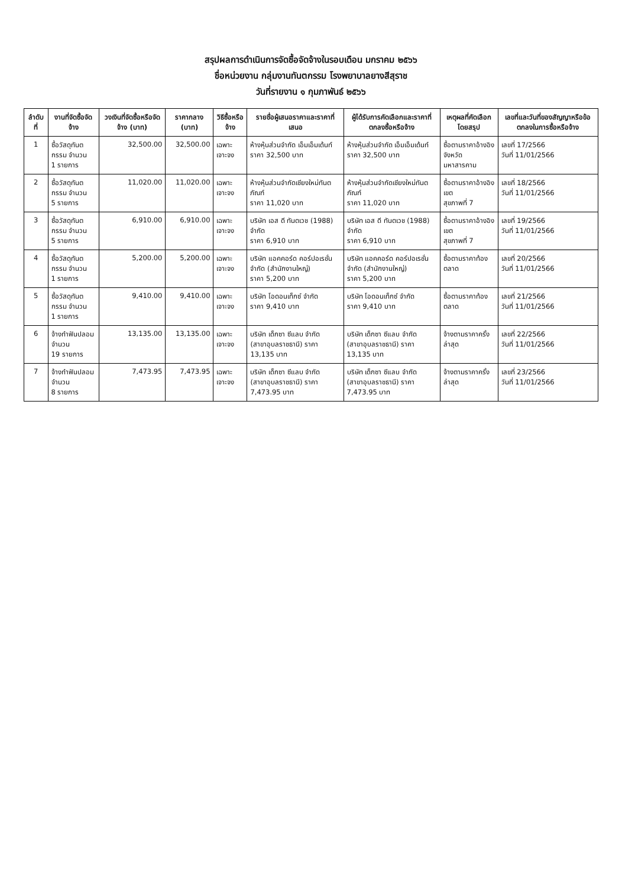สรุปผลการดำเนินการจัดซื้อจัดจ้างในรอบเดือน มกราคม ๒๕๖๖
ชื่อหน่วยงาน กลุ่มงานทันตกรรม โรงพยาบาลยางสีสุราช
วันที่รายงาน ๑ กุมภาพันธ์ ๒๕๖๖
| ลำดับที่ | งานที่จัดซื้อจัดจ้าง | วงเงินที่จัดซื้อหรือจัดจ้าง (บาท) | ราคากลาง (บาท) | วิธีซื้อหรือจ้าง | รายชื่อผู้เสนอราคาและราคาที่เสนอ | ผู้ได้รับการคัดเลือกและราคาที่ตกลงซื้อหรือจ้าง | เหตุผลที่คัดเลือกโดยสรุป | เลขที่และวันที่ของสัญญาหรือข้อตกลงในการซื้อหรือจ้าง |
| --- | --- | --- | --- | --- | --- | --- | --- | --- |
| 1 | ซื้อวัสดุทันตกรรม จำนวน 1 รายการ | 32,500.00 | 32,500.00 | เฉพาะเจาะจง | ห้างหุ้นส่วนจำกัด เอ็มเอ็มเด้นท์ ราคา 32,500 บาท | ห้างหุ้นส่วนจำกัด เอ็มเอ็มเด้นท์ ราคา 32,500 บาท | ซื้อตามราคาอ้างอิงจังหวัด มหาสารคาม | เลขที่ 17/2566 วันที่ 11/01/2566 |
| 2 | ซื้อวัสดุทันตกรรม จำนวน 5 รายการ | 11,020.00 | 11,020.00 | เฉพาะเจาะจง | ห้างหุ้นส่วนจำกัดเชียงใหม่ทันตภัณฑ์ ราคา 11,020 บาท | ห้างหุ้นส่วนจำกัดเชียงใหม่ทันตภัณฑ์ ราคา 11,020 บาท | ซื้อตามราคาอ้างอิงเขต สุขภาพที่ 7 | เลขที่ 18/2566 วันที่ 11/01/2566 |
| 3 | ซื้อวัสดุทันตกรรม จำนวน 5 รายการ | 6,910.00 | 6,910.00 | เฉพาะเจาะจง | บริษัท เอส ดี ทันตเวช (1988) จำกัด ราคา 6,910 บาท | บริษัท เอส ดี ทันตเวช (1988) จำกัด ราคา 6,910 บาท | ซื้อตามราคาอ้างอิงเขต สุขภาพที่ 7 | เลขที่ 19/2566 วันที่ 11/01/2566 |
| 4 | ซื้อวัสดุทันตกรรม จำนวน 1 รายการ | 5,200.00 | 5,200.00 | เฉพาะเจาะจง | บริษัท แอคคอร์ด คอร์ปอเรชั่น จำกัด (สำนักงานใหญ่) ราคา 5,200 บาท | บริษัท แอคคอร์ด คอร์ปอเรชั่น จำกัด (สำนักงานใหญ่) ราคา 5,200 บาท | ซื้อตามราคาท้องตลาด | เลขที่ 20/2566 วันที่ 11/01/2566 |
| 5 | ซื้อวัสดุทันตกรรม จำนวน 1 รายการ | 9,410.00 | 9,410.00 | เฉพาะเจาะจง | บริษัท โอดอนเท็กซ์ จำกัด ราคา 9,410 บาท | บริษัท โอดอนเท็กซ์ จำกัด ราคา 9,410 บาท | ซื้อตามราคาท้องตลาด | เลขที่ 21/2566 วันที่ 11/01/2566 |
| 6 | จ้างทำฟันปลอม จำนวน 19 รายการ | 13,135.00 | 13,135.00 | เฉพาะเจาะจง | บริษัท เด็กซา ซีแลบ จำกัด (สาขาอุบลราชธานี) ราคา 13,135 บาท | บริษัท เด็กซา ซีแลบ จำกัด (สาขาอุบลราชธานี) ราคา 13,135 บาท | จ้างตามราคาครั้งล่าสุด | เลขที่ 22/2566 วันที่ 11/01/2566 |
| 7 | จ้างทำฟันปลอม จำนวน 8 รายการ | 7,473.95 | 7,473.95 | เฉพาะเจาะจง | บริษัท เด็กซา ซีแลบ จำกัด (สาขาอุบลราชธานี) ราคา 7,473.95 บาท | บริษัท เด็กซา ซีแลบ จำกัด (สาขาอุบลราชธานี) ราคา 7,473.95 บาท | จ้างตามราคาครั้งล่าสุด | เลขที่ 23/2566 วันที่ 11/01/2566 |